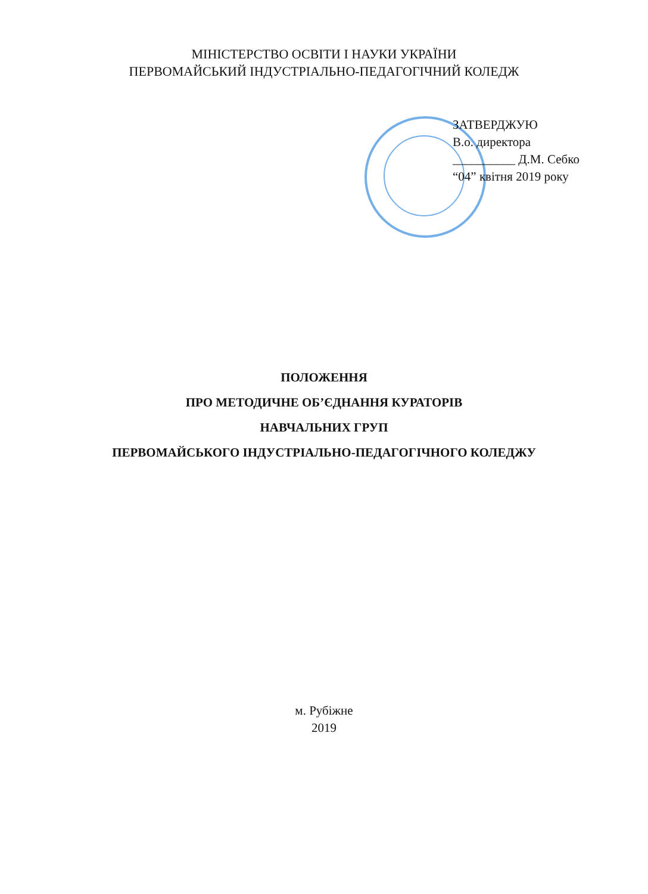МІНІСТЕРСТВО ОСВІТИ І НАУКИ УКРАЇНИ
ПЕРВОМАЙСЬКИЙ ІНДУСТРІАЛЬНО-ПЕДАГОГІЧНИЙ КОЛЕДЖ
ЗАТВЕРДЖУЮ
В.о. директора
__________ Д.М. Себко
“04” квітня 2019 року
ПОЛОЖЕННЯ
ПРО МЕТОДИЧНЕ ОБ’ЄДНАННЯ КУРАТОРІВ
НАВЧАЛЬНИХ ГРУП
ПЕРВОМАЙСЬКОГО ІНДУСТРІАЛЬНО-ПЕДАГОГІЧНОГО КОЛЕДЖУ
м. Рубіжне
2019